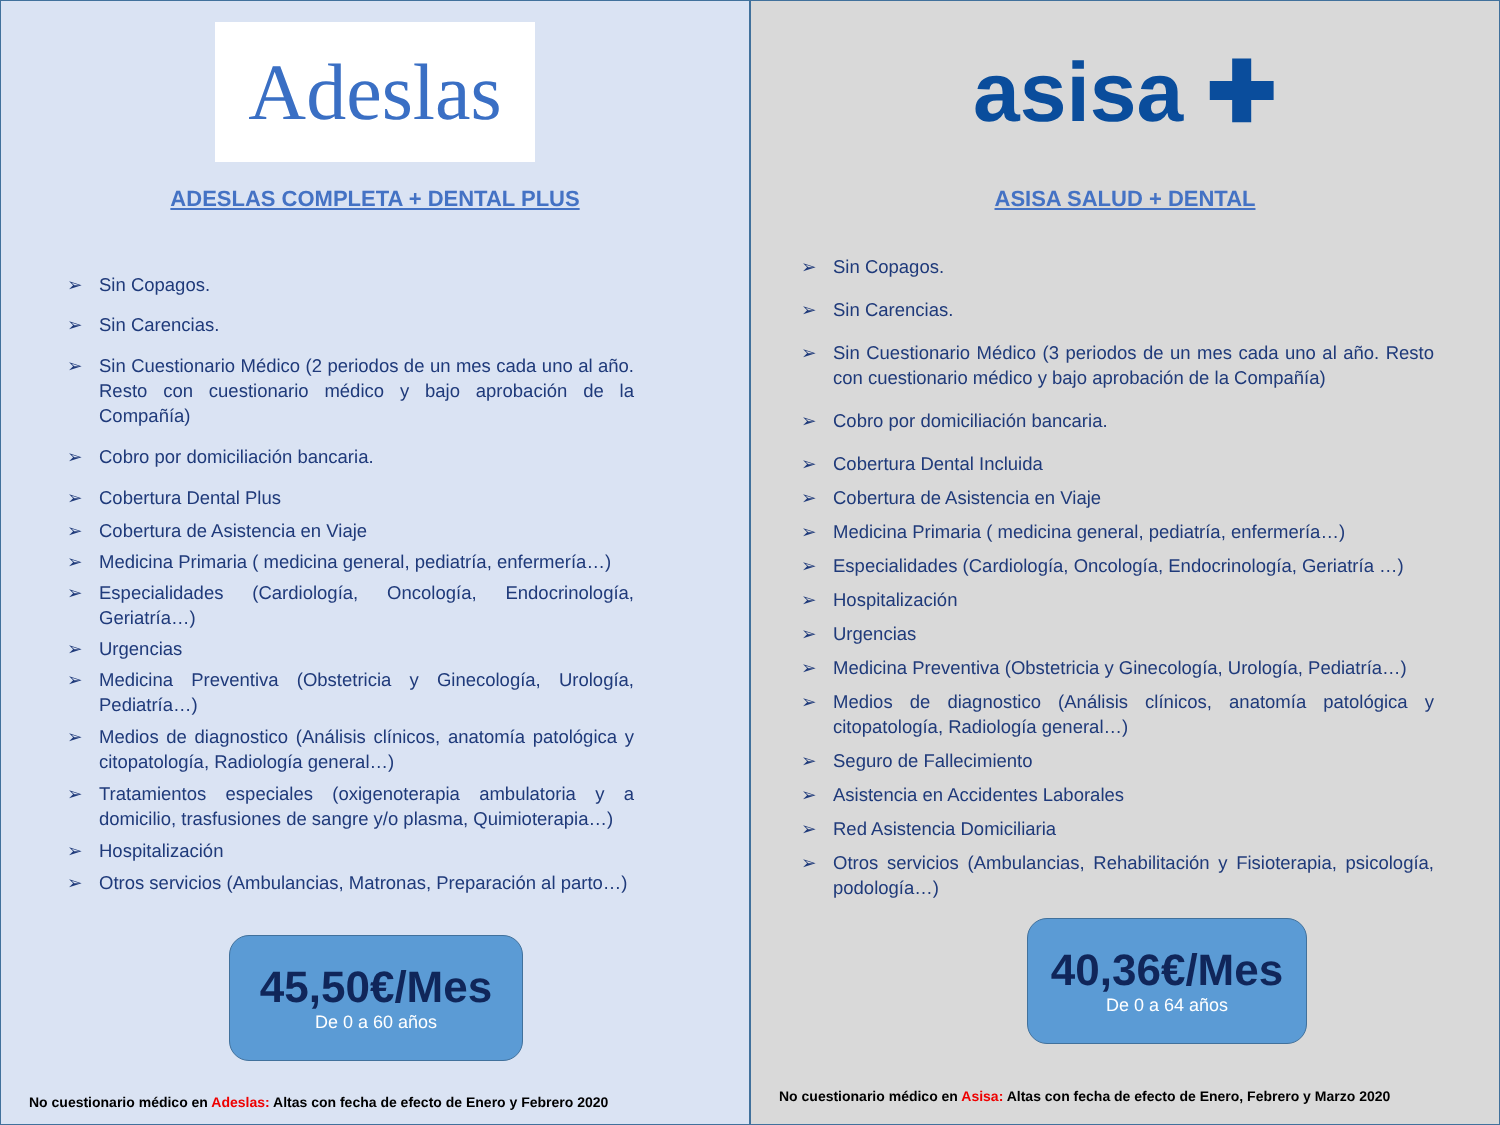Adeslas
ADESLAS COMPLETA + DENTAL PLUS
➢ Sin Copagos.
➢ Sin Carencias.
➢ Sin Cuestionario Médico (2 periodos de un mes cada uno al año. Resto con cuestionario médico y bajo aprobación de la Compañía)
➢ Cobro por domiciliación bancaria.
➢ Cobertura Dental Plus
➢ Cobertura de Asistencia en Viaje
➢ Medicina Primaria ( medicina general, pediatría, enfermería…)
➢ Especialidades (Cardiología, Oncología, Endocrinología, Geriatría…)
➢ Urgencias
➢ Medicina Preventiva (Obstetricia y Ginecología, Urología, Pediatría…)
➢ Medios de diagnostico (Análisis clínicos, anatomía patológica y citopatología, Radiología general…)
➢ Tratamientos especiales (oxigenoterapia ambulatoria y a domicilio, trasfusiones de sangre y/o plasma, Quimioterapia…)
➢ Hospitalización
➢ Otros servicios (Ambulancias, Matronas, Preparación al parto…)
45,50€/Mes
De 0 a 60 años
No cuestionario médico en Adeslas: Altas con fecha de efecto de Enero y Febrero 2020
asisa ✚
ASISA SALUD + DENTAL
➢ Sin Copagos.
➢ Sin Carencias.
➢ Sin Cuestionario Médico (3 periodos de un mes cada uno al año. Resto con cuestionario médico y bajo aprobación de la Compañía)
➢ Cobro por domiciliación bancaria.
➢ Cobertura Dental Incluida
➢ Cobertura de Asistencia en Viaje
➢ Medicina Primaria ( medicina general, pediatría, enfermería…)
➢ Especialidades (Cardiología, Oncología, Endocrinología, Geriatría …)
➢ Hospitalización
➢ Urgencias
➢ Medicina Preventiva (Obstetricia y Ginecología, Urología, Pediatría…)
➢ Medios de diagnostico (Análisis clínicos, anatomía patológica y citopatología, Radiología general…)
➢ Seguro de Fallecimiento
➢ Asistencia en Accidentes Laborales
➢ Red Asistencia Domiciliaria
➢ Otros servicios (Ambulancias, Rehabilitación y Fisioterapia, psicología, podología…)
40,36€/Mes
De 0 a 64 años
No cuestionario médico en Asisa: Altas con fecha de efecto de Enero, Febrero y Marzo 2020